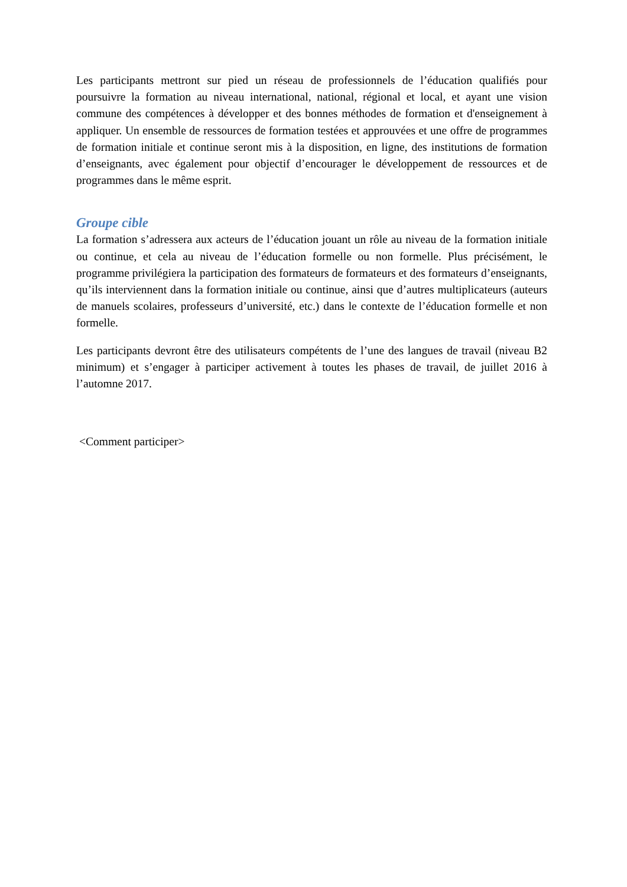Les participants mettront sur pied un réseau de professionnels de l’éducation qualifiés pour poursuivre la formation au niveau international, national, régional et local, et ayant une vision commune des compétences à développer et des bonnes méthodes de formation et d'enseignement à appliquer. Un ensemble de ressources de formation testées et approuvées et une offre de programmes de formation initiale et continue seront mis à la disposition, en ligne, des institutions de formation d’enseignants, avec également pour objectif d’encourager le développement de ressources et de programmes dans le même esprit.
Groupe cible
La formation s’adressera aux acteurs de l’éducation jouant un rôle au niveau de la formation initiale ou continue, et cela au niveau de l’éducation formelle ou non formelle. Plus précisément, le programme privilégiera la participation des formateurs de formateurs et des formateurs d’enseignants, qu’ils interviennent dans la formation initiale ou continue, ainsi que d’autres multiplicateurs (auteurs de manuels scolaires, professeurs d’université, etc.) dans le contexte de l’éducation formelle et non formelle.
Les participants devront être des utilisateurs compétents de l’une des langues de travail (niveau B2 minimum) et s’engager à participer activement à toutes les phases de travail, de juillet 2016 à l’automne 2017.
<Comment participer>